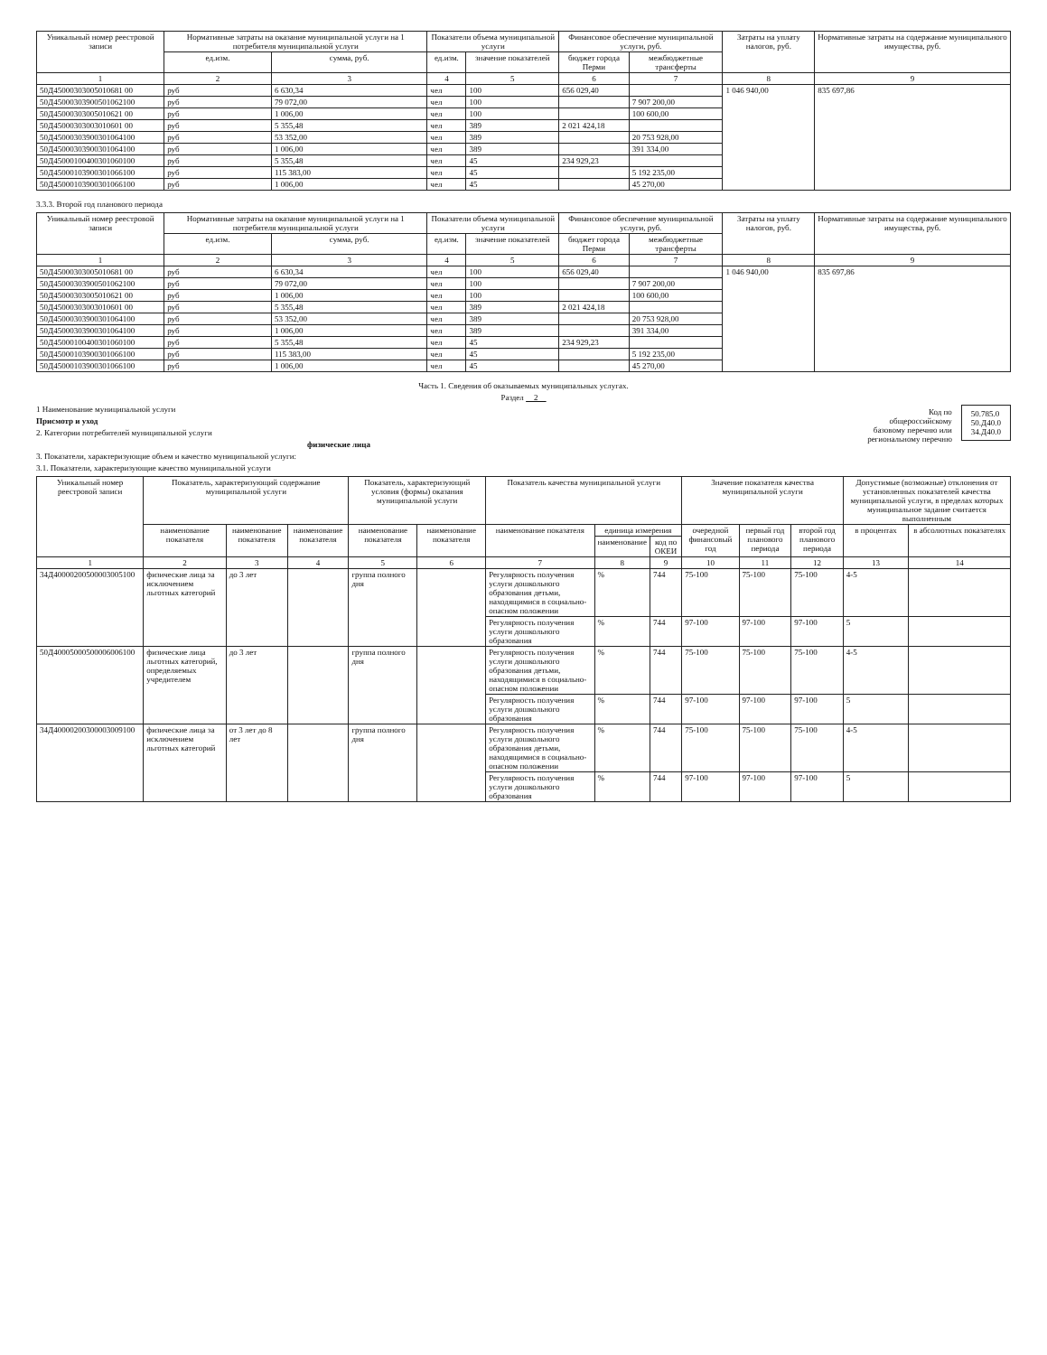| Уникальный номер реестровой записи | Нормативные затраты на оказание муниципальной услуги на 1 потребителя муниципальной услуги | | Показатели объема муниципальной услуги | | Финансовое обеспечение муниципальной услуги, руб. | | Затраты на уплату налогов, руб. | Нормативные затраты на содержание муниципального имущества, руб. |
| --- | --- | --- | --- | --- | --- | --- | --- | --- |
| | ед.изм. | сумма, руб. | ед.изм. | значение показателей | бюджет города Перми | межбюджетные трансферты | | |
| 1 | 2 | 3 | 4 | 5 | 6 | 7 | 8 | 9 |
| 50Д45000303005010681 00 | руб | 6 630,34 | чел | 100 | 656 029,40 | | 1 046 940,00 | 835 697,86 |
| 50Д45000303900501062100 | руб | 79 072,00 | чел | 100 | | 7 907 200,00 | | |
| 50Д45000303005010621 00 | руб | 1 006,00 | чел | 100 | | 100 600,00 | | |
| 50Д45000303003010601 00 | руб | 5 355,48 | чел | 389 | 2 021 424,18 | | | |
| 50Д45000303900301064100 | руб | 53 352,00 | чел | 389 | | 20 753 928,00 | | |
| 50Д45000303900301064100 | руб | 1 006,00 | чел | 389 | | 391 334,00 | | |
| 50Д45000100400301060100 | руб | 5 355,48 | чел | 45 | 234 929,23 | | | |
| 50Д45000103900301066100 | руб | 115 383,00 | чел | 45 | | 5 192 235,00 | | |
| 50Д45000103900301066100 | руб | 1 006,00 | чел | 45 | | 45 270,00 | | |
3.3.3. Второй год планового периода
| Уникальный номер реестровой записи | Нормативные затраты на оказание муниципальной услуги на 1 потребителя муниципальной услуги | | Показатели объема муниципальной услуги | | Финансовое обеспечение муниципальной услуги, руб. | | Затраты на уплату налогов, руб. | Нормативные затраты на содержание муниципального имущества, руб. |
| --- | --- | --- | --- | --- | --- | --- | --- | --- |
| | ед.изм. | сумма, руб. | ед.изм. | значение показателей | бюджет города Перми | межбюджетные трансферты | | |
| 1 | 2 | 3 | 4 | 5 | 6 | 7 | 8 | 9 |
| 50Д45000303005010681 00 | руб | 6 630,34 | чел | 100 | 656 029,40 | | 1 046 940,00 | 835 697,86 |
| 50Д45000303900501062100 | руб | 79 072,00 | чел | 100 | | 7 907 200,00 | | |
| 50Д45000303005010621 00 | руб | 1 006,00 | чел | 100 | | 100 600,00 | | |
| 50Д45000303003010601 00 | руб | 5 355,48 | чел | 389 | 2 021 424,18 | | | |
| 50Д45000303900301064100 | руб | 53 352,00 | чел | 389 | | 20 753 928,00 | | |
| 50Д45000303900301064100 | руб | 1 006,00 | чел | 389 | | 391 334,00 | | |
| 50Д45000100400301060100 | руб | 5 355,48 | чел | 45 | 234 929,23 | | | |
| 50Д45000103900301066100 | руб | 115 383,00 | чел | 45 | | 5 192 235,00 | | |
| 50Д45000103900301066100 | руб | 1 006,00 | чел | 45 | | 45 270,00 | | |
Часть 1. Сведения об оказываемых муниципальных услугах.
Раздел 2
50.785.0
50.Д40.0
34.Д40.0
Код по
общероссийскому
базовому перечню или
региональному перечню
1 Наименование муниципальной услуги
Присмотр и уход
2. Категории потребителей муниципальной услуги
физические лица
3. Показатели, характеризующие объем и качество муниципальной услуги:
3.1. Показатели, характеризующие качество муниципальной услуги
| Уникальный номер реестровой записи | Показатель, характеризующий содержание муниципальной услуги | | | Показатель, характеризующий условия (формы) оказания муниципальной услуги | | Показатель качества муниципальной услуги | | | Значение показателя качества муниципальной услуги | | | Допустимые (возможные) отклонения от установленных показателей качества муниципальной услуги, в пределах которых муниципальное задание считается выполненным | |
| --- | --- | --- | --- | --- | --- | --- | --- | --- | --- | --- | --- | --- | --- |
| | наименование показателя | наименование показателя | наименование показателя | наименование показателя | наименование показателя | наименование показателя | единица измерения | | очередной финансовый год | первый год планового периода | второй год планового периода | в процентах | в абсолютных показателях |
| | | | | | | | наименование | код по ОКЕИ | | | | | |
| 1 | 2 | 3 | 4 | 5 | 6 | 7 | 8 | 9 | 10 | 11 | 12 | 13 | 14 |
| 34Д40000200500003005100 | физические лица за исключением льготных категорий | до 3 лет | | группа полного дня | | Регулярность получения услуги дошкольного образования детьми, находящимися в социально-опасном положении | % | 744 | 75-100 | 75-100 | 75-100 | 4-5 | |
| | | | | | | Регулярность получения услуги дошкольного образования | % | 744 | 97-100 | 97-100 | 97-100 | 5 | |
| 50Д40005000500006006100 | физические лица льготных категорий, определяемых учредителем | до 3 лет | | группа полного дня | | Регулярность получения услуги дошкольного образования детьми, находящимися в социально-опасном положении | % | 744 | 75-100 | 75-100 | 75-100 | 4-5 | |
| | | | | | | Регулярность получения услуги дошкольного образования | % | 744 | 97-100 | 97-100 | 97-100 | 5 | |
| 34Д40000200300003009100 | физические лица за исключением льготных категорий | от 3 лет до 8 лет | | группа полного дня | | Регулярность получения услуги дошкольного образования детьми, находящимися в социально-опасном положении | % | 744 | 75-100 | 75-100 | 75-100 | 4-5 | |
| | | | | | | Регулярность получения услуги дошкольного образования | % | 744 | 97-100 | 97-100 | 97-100 | 5 | |